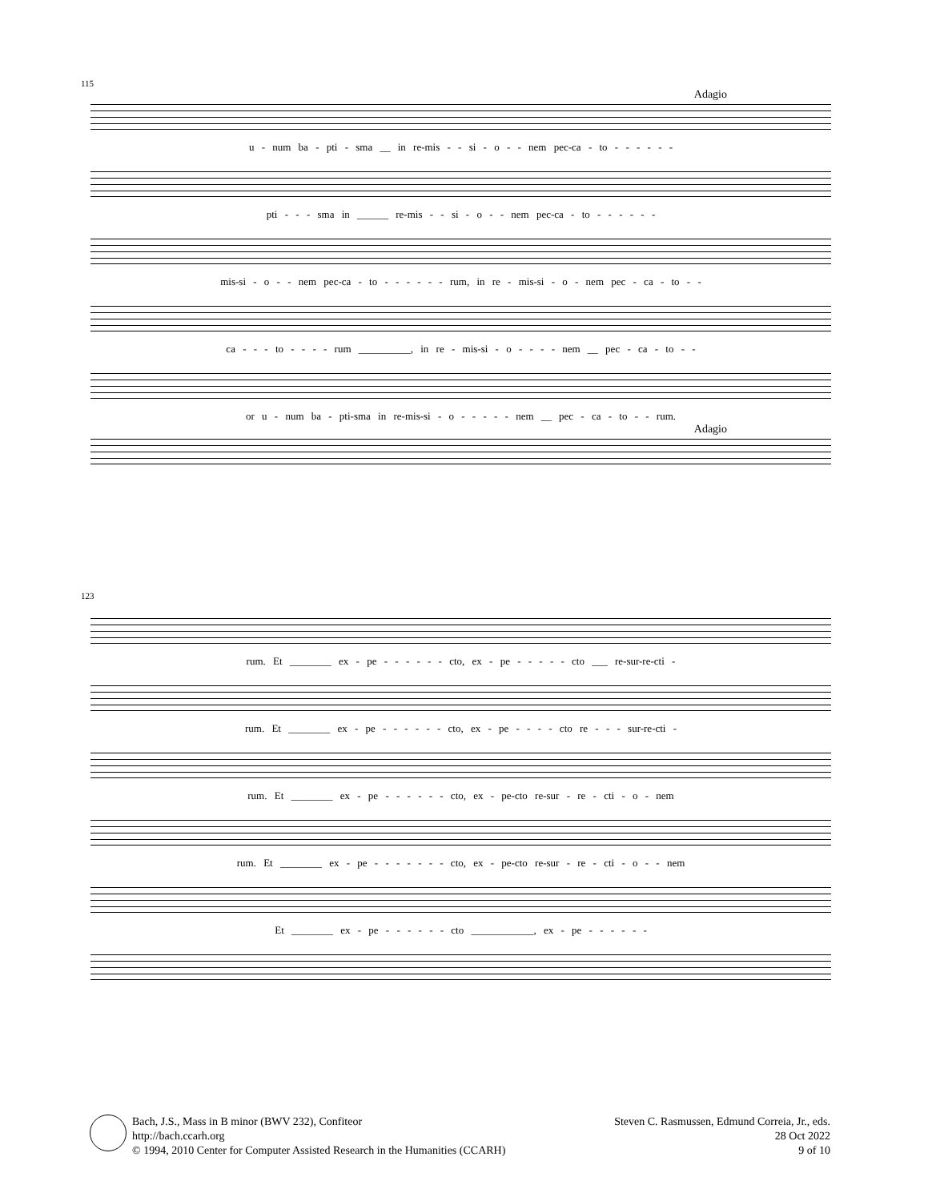115
Adagio
u - num ba - pti - sma __ in re-mis - - si - o - - nem pec-ca - to - - - - - -
pti - - - sma in ______ re-mis - - si - o - - nem pec-ca - to - - - - - -
mis-si - o - - nem pec-ca - to - - - - - - rum, in re - mis-si - o - nem pec - ca - to - -
ca - - - to - - - - rum __________, in re - mis-si - o - - - - nem __ pec - ca - to - -
or u - num ba - pti-sma in re-mis-si - o - - - - - nem __ pec - ca - to - - rum.
Adagio
123
rum. Et ________ ex - pe - - - - - - cto, ex - pe - - - - - cto ___ re-sur-re-cti -
rum. Et ________ ex - pe - - - - - - cto, ex - pe - - - - cto re - - - sur-re-cti -
rum. Et ________ ex - pe - - - - - - cto, ex - pe-cto re-sur - re - cti - o - nem
rum. Et ________ ex - pe - - - - - - - cto, ex - pe-cto re-sur - re - cti - o - - nem
Et ________ ex - pe - - - - - - cto ____________, ex - pe - - - - - -
Bach, J.S., Mass in B minor (BWV 232), Confiteor
http://bach.ccarh.org
© 1994, 2010 Center for Computer Assisted Research in the Humanities (CCARH)
Steven C. Rasmussen, Edmund Correia, Jr., eds.
28 Oct 2022
9 of 10